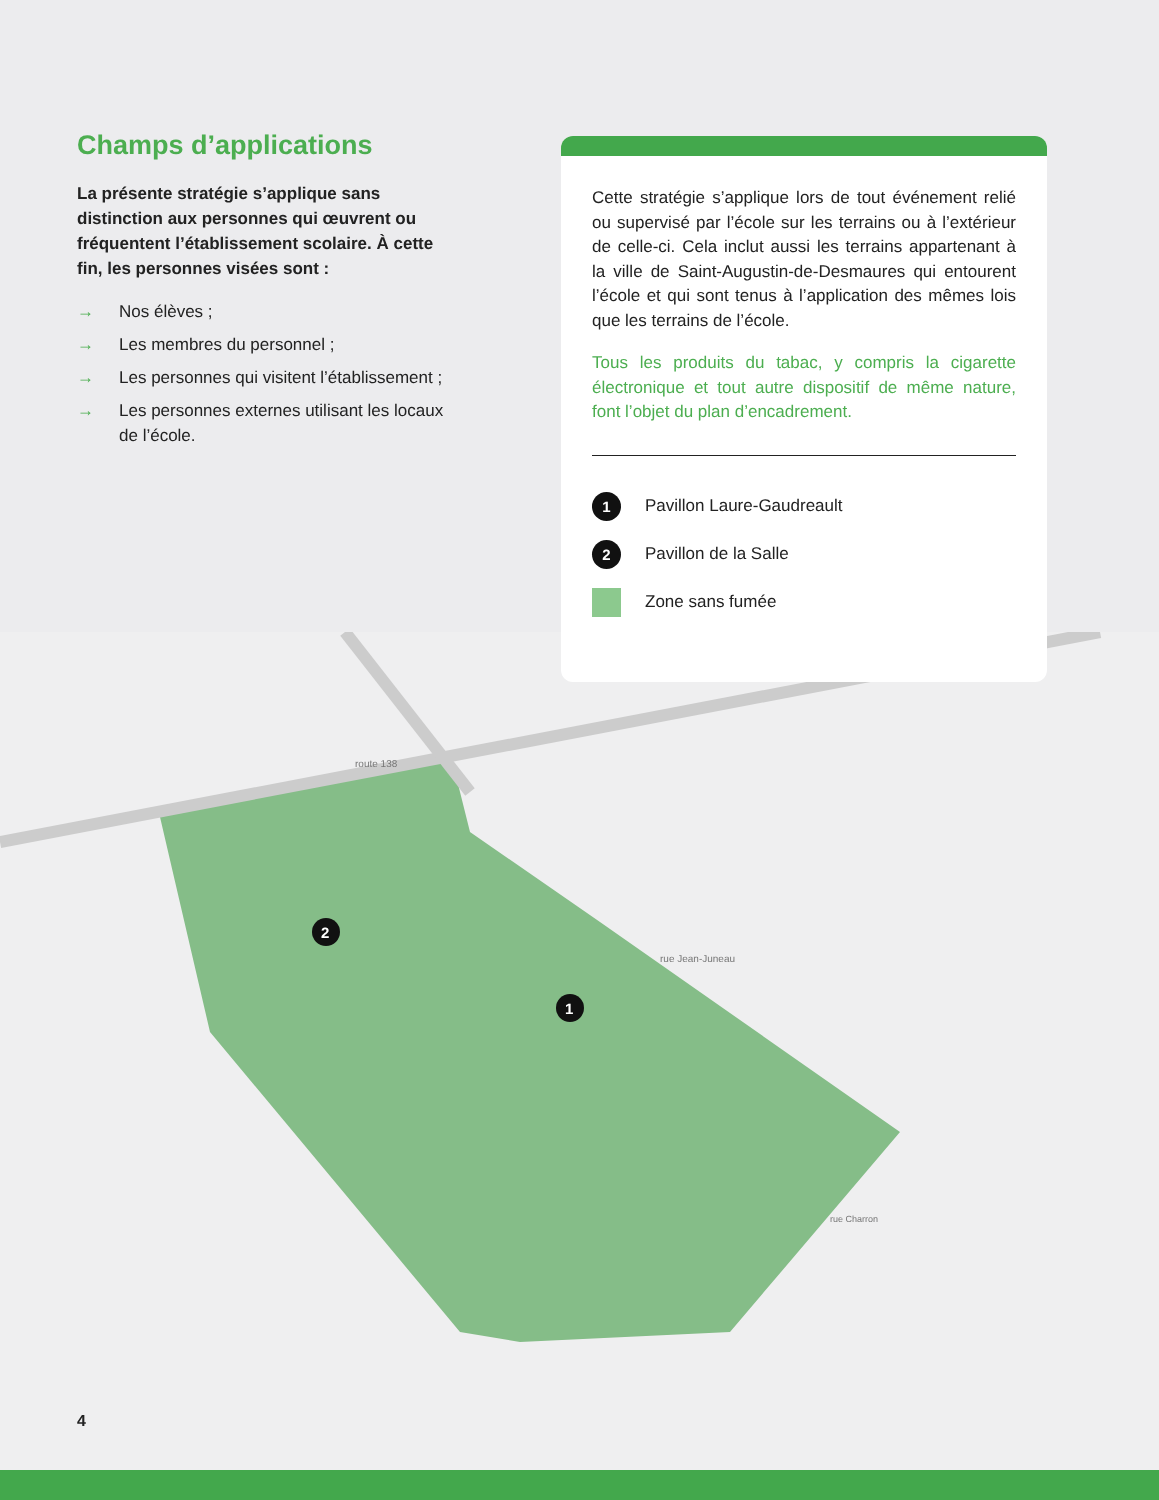route 138
rue Jean-Juneau
rue Charron
2
1
Champs d’applications
La présente stratégie s’applique sans distinction aux personnes qui œuvrent ou fréquentent l’établissement scolaire. À cette fin, les personnes visées sont :
→ Nos élèves ;
→ Les membres du personnel ;
→ Les personnes qui visitent l’établissement ;
→ Les personnes externes utilisant les locaux de l’école.
Cette stratégie s’applique lors de tout événement relié ou supervisé par l’école sur les terrains ou à l’extérieur de celle-ci. Cela inclut aussi les terrains appartenant à la ville de Saint-Augustin-de-Desmaures qui entourent l’école et qui sont tenus à l’application des mêmes lois que les terrains de l’école.
Tous les produits du tabac, y compris la cigarette électronique et tout autre dispositif de même nature, font l’objet du plan d’encadrement.
1
Pavillon Laure-Gaudreault
2
Pavillon de la Salle
Zone sans fumée
4